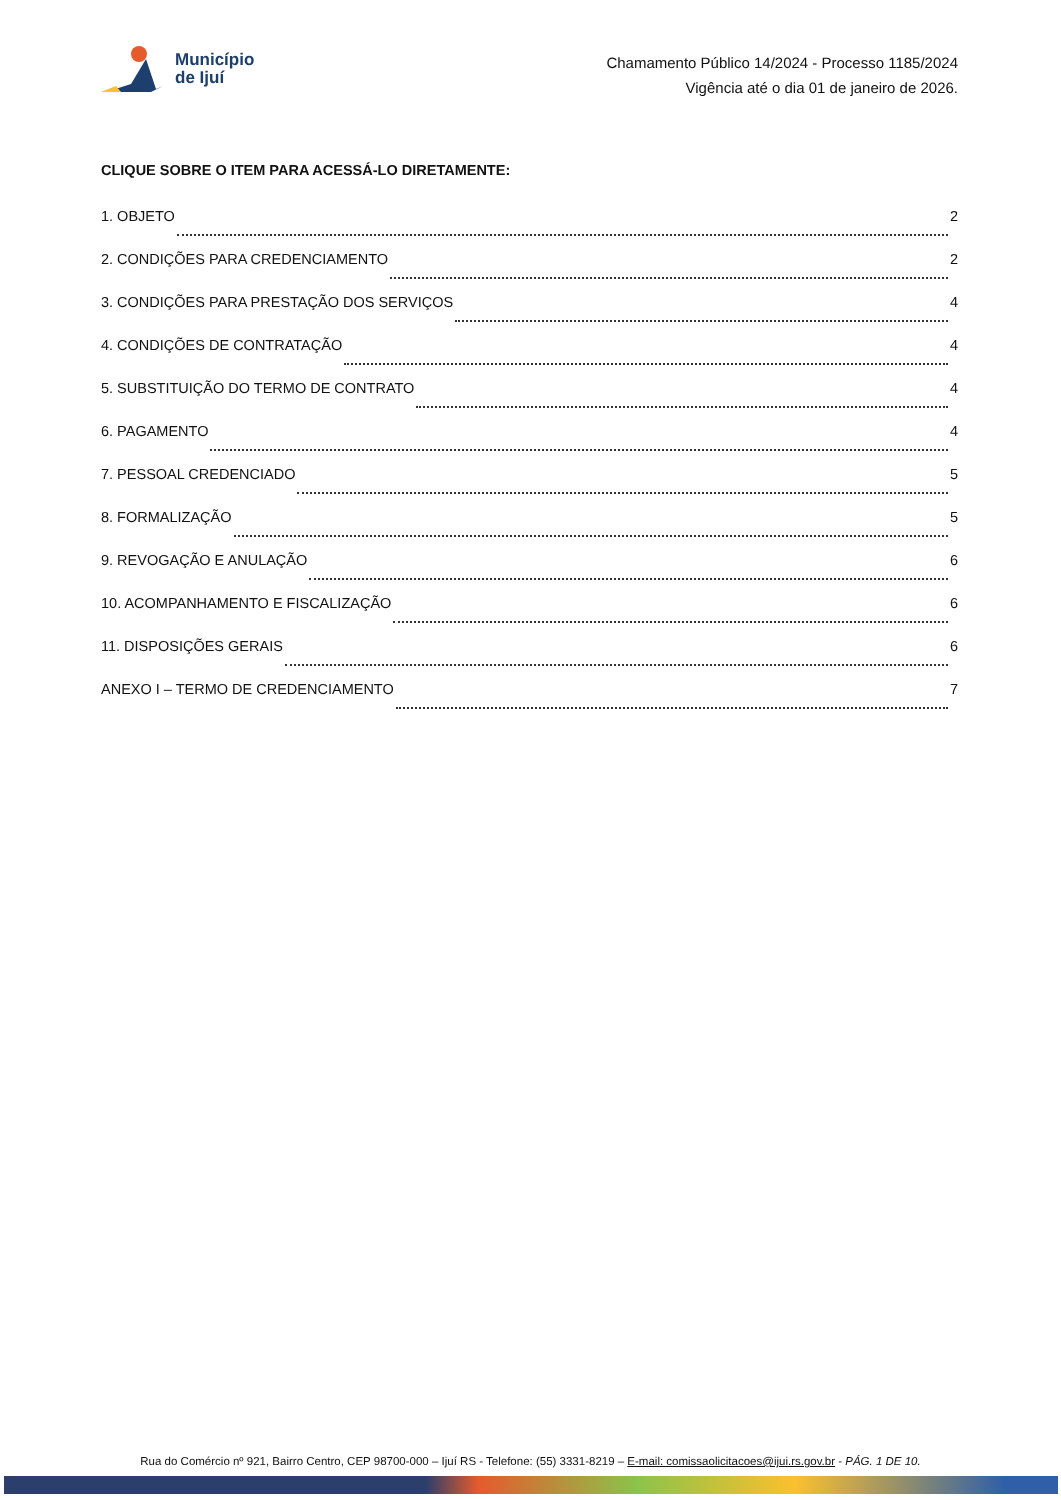Município
de Ijuí
Chamamento Público 14/2024 - Processo 1185/2024
Vigência até o dia 01 de janeiro de 2026.
CLIQUE SOBRE O ITEM PARA ACESSÁ-LO DIRETAMENTE:
1. OBJETO 2
2. CONDIÇÕES PARA CREDENCIAMENTO 2
3. CONDIÇÕES PARA PRESTAÇÃO DOS SERVIÇOS 4
4. CONDIÇÕES DE CONTRATAÇÃO 4
5. SUBSTITUIÇÃO DO TERMO DE CONTRATO 4
6. PAGAMENTO 4
7. PESSOAL CREDENCIADO 5
8. FORMALIZAÇÃO 5
9. REVOGAÇÃO E ANULAÇÃO 6
10. ACOMPANHAMENTO E FISCALIZAÇÃO 6
11. DISPOSIÇÕES GERAIS 6
ANEXO I – TERMO DE CREDENCIAMENTO 7
Rua do Comércio nº 921, Bairro Centro, CEP 98700-000 – Ijuí RS - Telefone: (55) 3331-8219 – E-mail: comissaolicitacoes@ijui.rs.gov.br - PÁG. 1 DE 10.